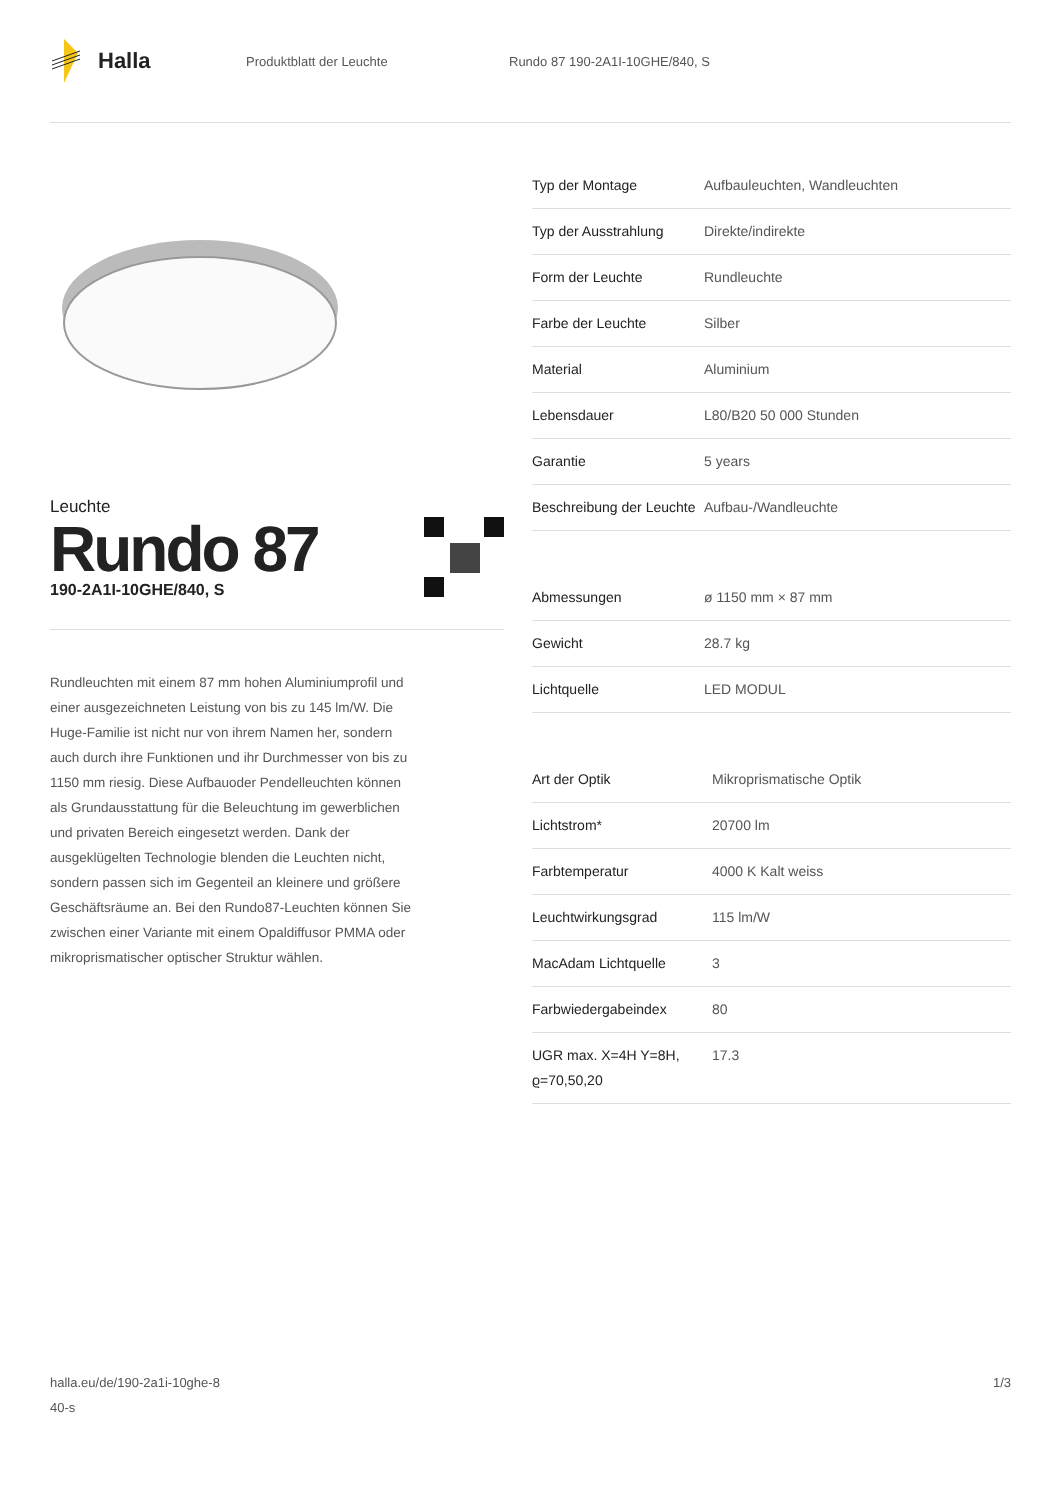Halla
Produktblatt der Leuchte Rundo 87 190-2A1I-10GHE/840, S
Leuchte
Rundo 87
190-2A1I-10GHE/840, S
Rundleuchten mit einem 87 mm hohen Aluminiumprofil und einer ausgezeichneten Leistung von bis zu 145 lm/W. Die Huge-Familie ist nicht nur von ihrem Namen her, sondern auch durch ihre Funktionen und ihr Durchmesser von bis zu 1150 mm riesig. Diese Aufbauoder Pendelleuchten können als Grundausstattung für die Beleuchtung im gewerblichen und privaten Bereich eingesetzt werden. Dank der ausgeklügelten Technologie blenden die Leuchten nicht, sondern passen sich im Gegenteil an kleinere und größere Geschäftsräume an. Bei den Rundo87-Leuchten können Sie zwischen einer Variante mit einem Opaldiffusor PMMA oder mikroprismatischer optischer Struktur wählen.
| Typ der Montage | Aufbauleuchten, Wandleuchten |
| Typ der Ausstrahlung | Direkte/indirekte |
| Form der Leuchte | Rundleuchte |
| Farbe der Leuchte | Silber |
| Material | Aluminium |
| Lebensdauer | L80/B20 50 000 Stunden |
| Garantie | 5 years |
| Beschreibung der Leuchte | Aufbau-/Wandleuchte |
| Abmessungen | ø 1150 mm × 87 mm |
| Gewicht | 28.7 kg |
| Lichtquelle | LED MODUL |
| Art der Optik | Mikroprismatische Optik |
| Lichtstrom* | 20700 lm |
| Farbtemperatur | 4000 K Kalt weiss |
| Leuchtwirkungsgrad | 115 lm/W |
| MacAdam Lichtquelle | 3 |
| Farbwiedergabeindex | 80 |
| UGR max. X=4H Y=8H, ϱ=70,50,20 | 17.3 |
halla.eu/de/190-2a1i-10ghe-8
40-s
1/3